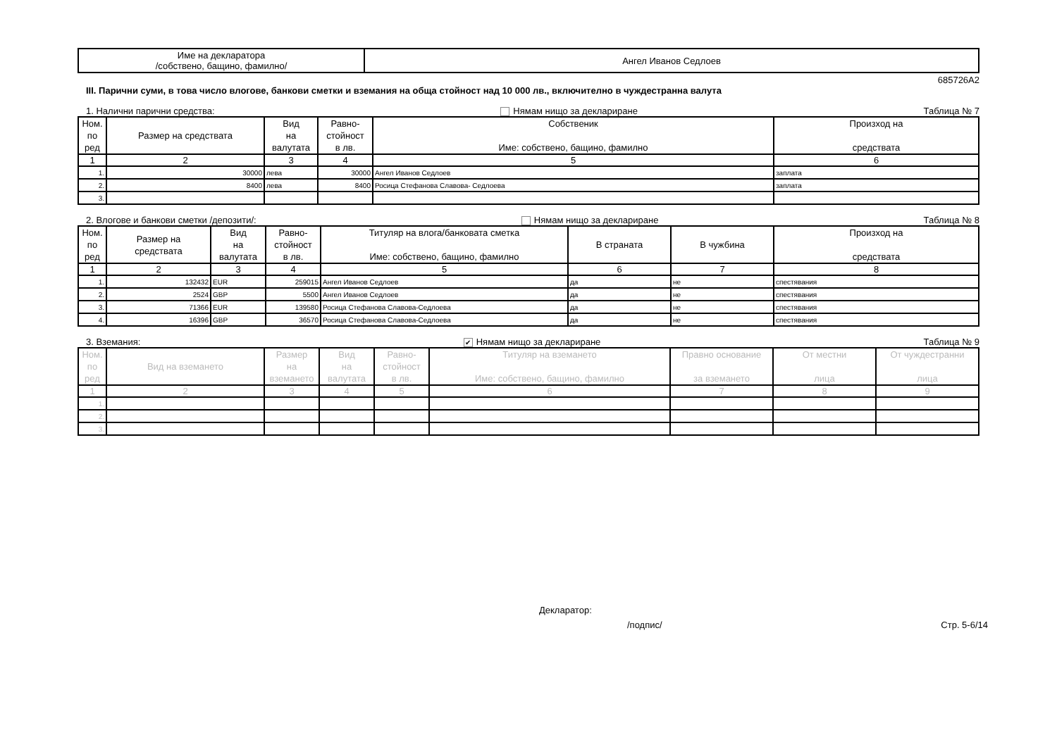| Име на декларатора /собствено, бащино, фамилно/ | Ангел Иванов Седлоев |
685726A2
III. Парични суми, в това число влогове, банкови сметки и вземания на обща стойност над 10 000 лв., включително в чуждестранна валута
1. Налични парични средства: Нямам нищо за деклариране Таблица № 7
| Ном. по ред | Размер на средствата | Вид на валутата | Равно- стойност в лв. | Собственик Име: собствено, бащино, фамилно | Произход на средствата |
| --- | --- | --- | --- | --- | --- |
| 1 | 2 | 3 | 4 | 5 | 6 |
| 1. | 30000 | лева | 30000 | Ангел Иванов Седлоев | заплата |
| 2. | 8400 | лева | 8400 | Росица Стефанова Славова- Седлоева | заплата |
| 3. | | | | | |
2. Влогове и банкови сметки /депозити/: Нямам нищо за деклариране Таблица № 8
| Ном. по ред | Размер на средствата | Вид на валутата | Равно- стойност в лв. | Титуляр на влога/банковата сметка Име: собствено, бащино, фамилно | В страната | В чужбина | Произход на средствата |
| --- | --- | --- | --- | --- | --- | --- | --- |
| 1 | 2 | 3 | 4 | 5 | 6 | 7 | 8 |
| 1. | 132432 | EUR | 259015 | Ангел Иванов Седлоев | да | не | спестявания |
| 2. | 2524 | GBP | 5500 | Ангел Иванов Седлоев | да | не | спестявания |
| 3. | 71366 | EUR | 139580 | Росица Стефанова Славова-Седлоева | да | не | спестявания |
| 4. | 16396 | GBP | 36570 | Росица Стефанова Славова-Седлоева | да | не | спестявания |
3. Вземания: ✔ Нямам нищо за деклариране Таблица № 9
| Ном. по ред | Вид на вземането | Размер на вземането | Вид на валутата | Равно- стойност в лв. | Титуляр на вземането Име: собствено, бащино, фамилно | Правно основание за вземането | От местни лица | От чуждестранни лица |
| --- | --- | --- | --- | --- | --- | --- | --- | --- |
| 1 | 2 | 3 | 4 | 5 | 6 | 7 | 8 | 9 |
| 1. | | | | | | | | |
| 2. | | | | | | | | |
| 3. | | | | | | | | |
Декларатор:
/подпис/ Стр. 5-6/14